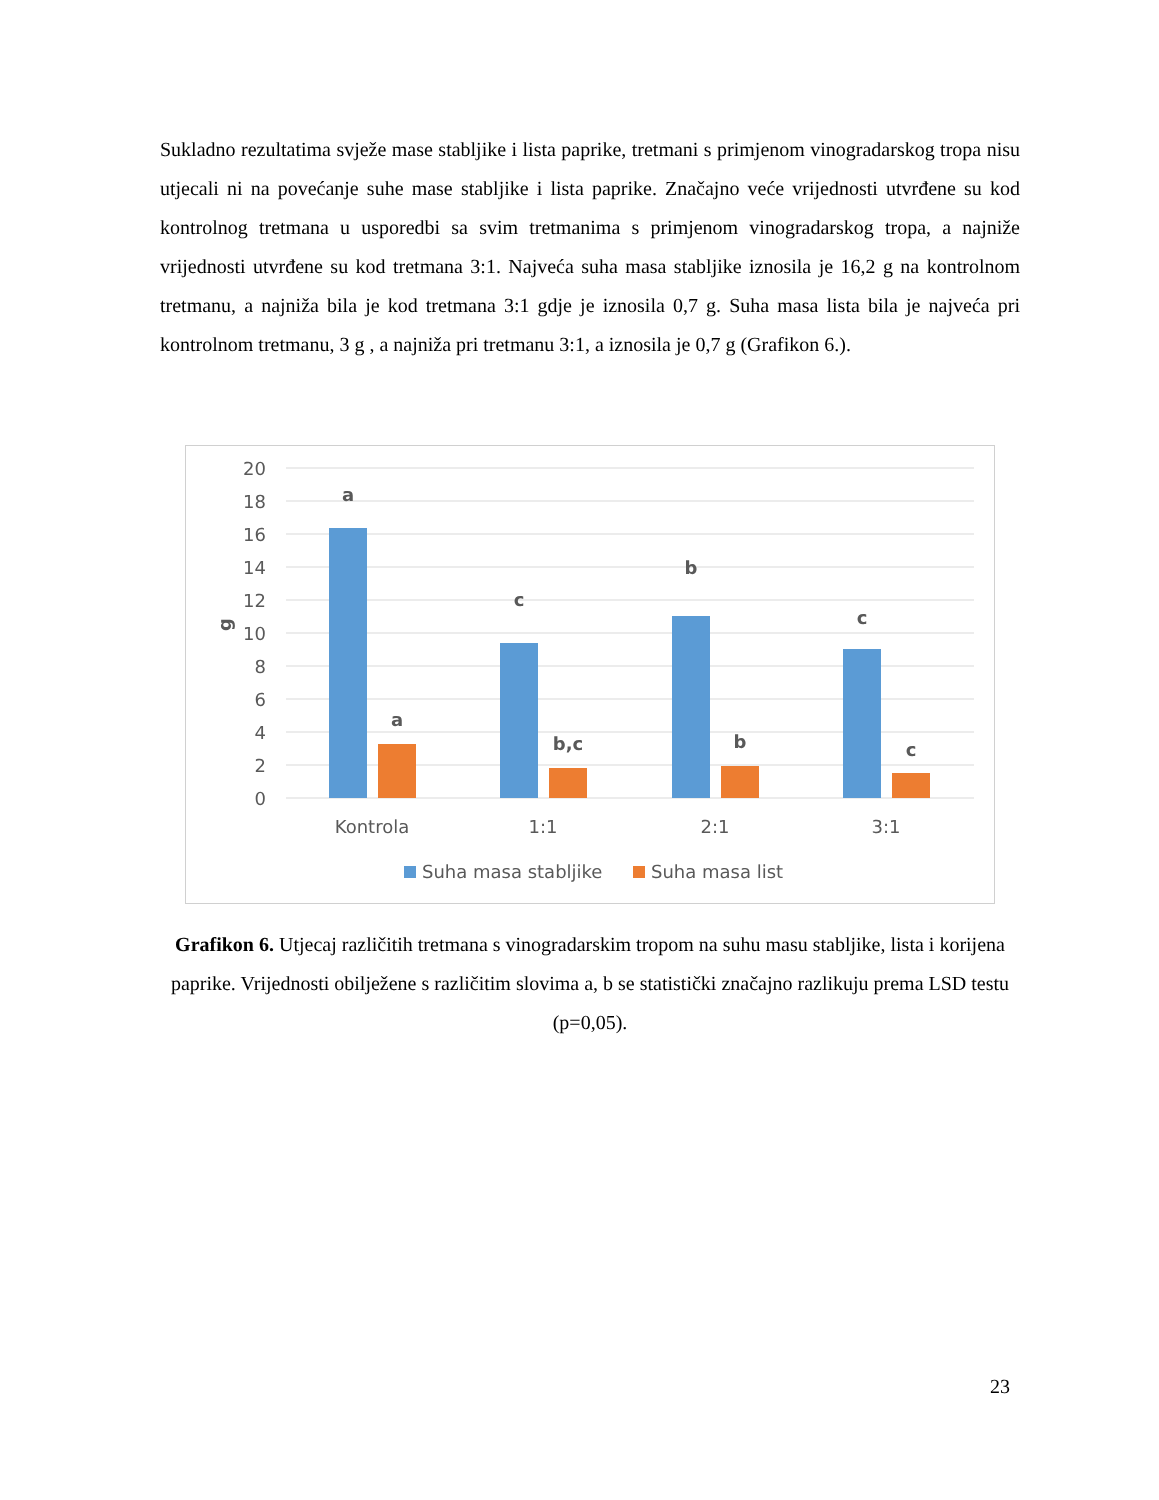Sukladno rezultatima svježe mase stabljike i lista paprike, tretmani s primjenom vinogradarskog tropa nisu utjecali ni na povećanje suhe mase stabljike i lista paprike. Značajno veće vrijednosti utvrđene su kod kontrolnog tretmana u usporedbi sa svim tretmanima s primjenom vinogradarskog tropa, a najniže vrijednosti utvrđene su kod tretmana 3:1. Najveća suha masa stabljike iznosila je 16,2 g na kontrolnom tretmanu, a najniža bila je kod tretmana 3:1 gdje je iznosila 0,7 g. Suha masa lista bila je najveća pri kontrolnom tretmanu, 3 g , a najniža pri tretmanu 3:1, a iznosila je 0,7 g (Grafikon 6.).
20
18
16
14
12
10
8
6
4
2
0
g
a
a
c
b,c
b
b
c
c
Kontrola
1:1
2:1
3:1
Suha masa stabljike
Suha masa list
Grafikon 6. Utjecaj različitih tretmana s vinogradarskim tropom na suhu masu stabljike, lista i korijena paprike. Vrijednosti obilježene s različitim slovima a, b se statistički značajno razlikuju prema LSD testu (p=0,05).
23